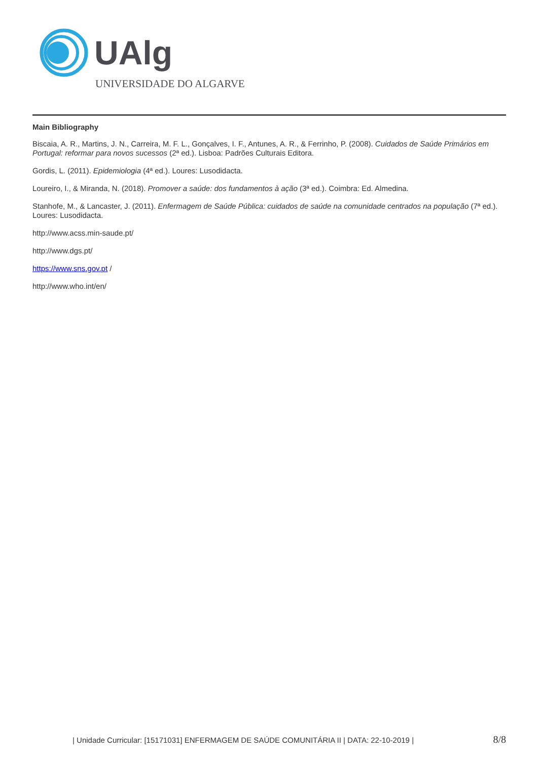UAlg
UNIVERSIDADE DO ALGARVE
Main Bibliography
Biscaia, A. R., Martins, J. N., Carreira, M. F. L., Gonçalves, I. F., Antunes, A. R., & Ferrinho, P. (2008). Cuidados de Saúde Primários em Portugal: reformar para novos sucessos (2ª ed.). Lisboa: Padrões Culturais Editora.
Gordis, L. (2011). Epidemiologia (4ª ed.). Loures: Lusodidacta.
Loureiro, I., & Miranda, N. (2018). Promover a saúde: dos fundamentos à ação (3ª ed.). Coimbra: Ed. Almedina.
Stanhofe, M., & Lancaster, J. (2011). Enfermagem de Saúde Pública: cuidados de saúde na comunidade centrados na população (7ª ed.). Loures: Lusodidacta.
http://www.acss.min-saude.pt/
http://www.dgs.pt/
https://www.sns.gov.pt /
http://www.who.int/en/
| Unidade Curricular: [15171031] ENFERMAGEM DE SAÚDE COMUNITÁRIA II | DATA: 22-10-2019 |
8/8